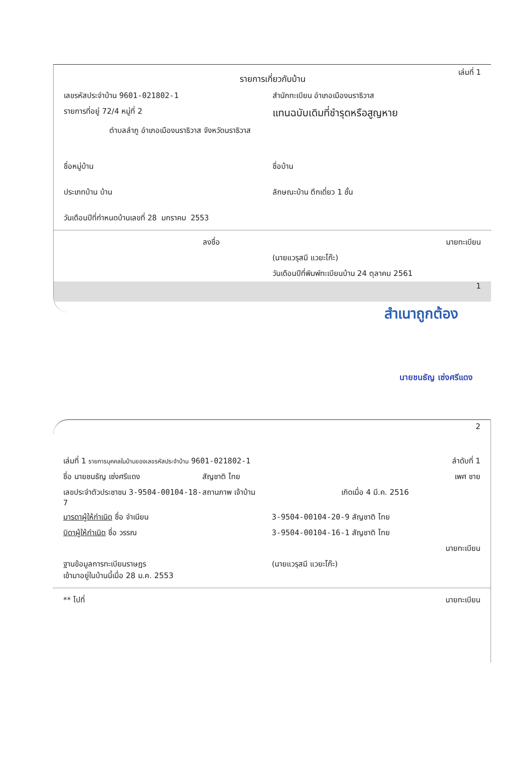รายการเกี่ยวกับบ้าน
เล่มที่ 1
เลขรหัสประจำบ้าน 9601-021802-1 สำนักทะเบียน อำเภอเมืองนราธิวาส
รายการที่อยู่ 72/4 หมู่ที่ 2
แทนฉบับเดิมที่ชำรุดหรือสูญหาย
ตำบลลำภู อำเภอเมืองนราธิวาส จังหวัดนราธิวาส
ชื่อหมู่บ้าน ชื่อบ้าน
ประเภทบ้าน บ้าน ลักษณะบ้าน ตึกเดี่ยว 1 ชั้น
วันเดือนปีที่กำหนดบ้านเลขที่ 28 มกราคม 2553
ลงชื่อ นายทะเบียน
(นายแวรุสมี แวยะโก๊ะ)
วันเดือนปีที่พิมพ์ทะเบียนบ้าน 24 ตุลาคม 2561
1
สำเนาถูกต้อง
นายชนธัญ เซ่งศรีแดง
2
เล่มที่ 1 รายการบุคคลในบ้านของเลขรหัสประจำบ้าน 9601-021802-1
ลำดับที่ 1
ชื่อ นายชนธัญ เซ่งศรีแดง สัญชาติ ไทย เพศ ชาย
เลขประจำตัวประชาชน 3-9504-00104-18-7
สถานภาพ เจ้าบ้าน เกิดเมื่อ 4 มี.ค. 2516
มารดาผู้ให้กำเนิด ชื่อ จำเนียน 3-9504-00104-20-9 สัญชาติ ไทย
บิดาผู้ให้กำเนิด ชื่อ วรรณ 3-9504-00104-16-1 สัญชาติ ไทย
นายทะเบียน
ฐานข้อมูลการทะเบียนราษฎร
เข้ามาอยู่ในบ้านนี้เมื่อ 28 ม.ค. 2553
(นายแวรุสมี แวยะโก๊ะ)
** ไปที่ นายทะเบียน